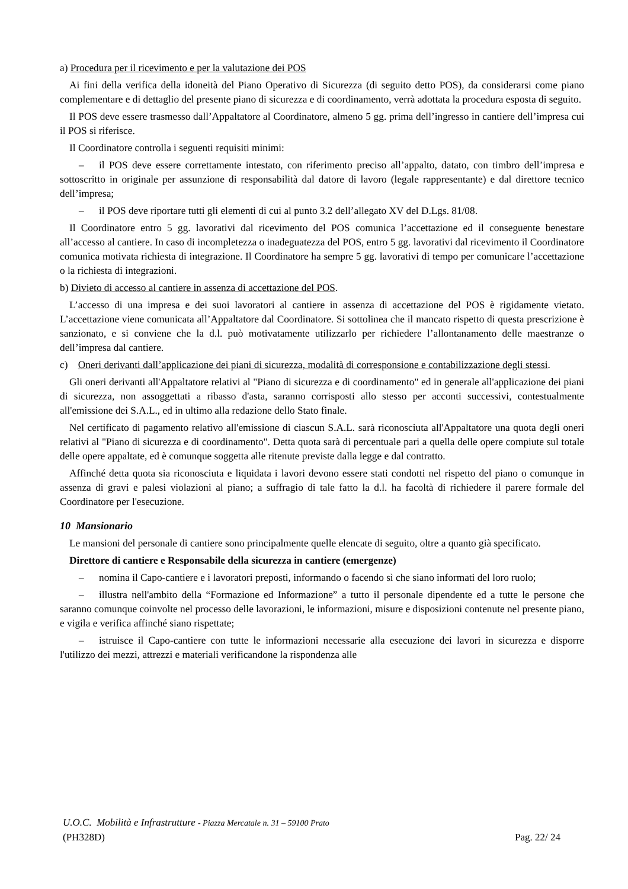a) Procedura per il ricevimento e per la valutazione dei POS
Ai fini della verifica della idoneità del Piano Operativo di Sicurezza (di seguito detto POS), da considerarsi come piano complementare e di dettaglio del presente piano di sicurezza e di coordinamento, verrà adottata la procedura esposta di seguito.
Il POS deve essere trasmesso dall’Appaltatore al Coordinatore, almeno 5 gg. prima dell’ingresso in cantiere dell’impresa cui il POS si riferisce.
Il Coordinatore controlla i seguenti requisiti minimi:
– il POS deve essere correttamente intestato, con riferimento preciso all’appalto, datato, con timbro dell’impresa e sottoscritto in originale per assunzione di responsabilità dal datore di lavoro (legale rappresentante) e dal direttore tecnico dell’impresa;
– il POS deve riportare tutti gli elementi di cui al punto 3.2 dell’allegato XV del D.Lgs. 81/08.
Il Coordinatore entro 5 gg. lavorativi dal ricevimento del POS comunica l’accettazione ed il conseguente benestare all’accesso al cantiere. In caso di incompletezza o inadeguatezza del POS, entro 5 gg. lavorativi dal ricevimento il Coordinatore comunica motivata richiesta di integrazione. Il Coordinatore ha sempre 5 gg. lavorativi di tempo per comunicare l’accettazione o la richiesta di integrazioni.
b) Divieto di accesso al cantiere in assenza di accettazione del POS.
L’accesso di una impresa e dei suoi lavoratori al cantiere in assenza di accettazione del POS è rigidamente vietato. L’accettazione viene comunicata all’Appaltatore dal Coordinatore. Si sottolinea che il mancato rispetto di questa prescrizione è sanzionato, e si conviene che la d.l. può motivatamente utilizzarlo per richiedere l’allontanamento delle maestranze o dell’impresa dal cantiere.
c) Oneri derivanti dall’applicazione dei piani di sicurezza, modalità di corresponsione e contabilizzazione degli stessi.
Gli oneri derivanti all'Appaltatore relativi al "Piano di sicurezza e di coordinamento" ed in generale all'applicazione dei piani di sicurezza, non assoggettati a ribasso d'asta, saranno corrisposti allo stesso per acconti successivi, contestualmente all'emissione dei S.A.L., ed in ultimo alla redazione dello Stato finale.
Nel certificato di pagamento relativo all'emissione di ciascun S.A.L. sarà riconosciuta all'Appaltatore una quota degli oneri relativi al "Piano di sicurezza e di coordinamento". Detta quota sarà di percentuale pari a quella delle opere compiute sul totale delle opere appaltate, ed è comunque soggetta alle ritenute previste dalla legge e dal contratto.
Affinché detta quota sia riconosciuta e liquidata i lavori devono essere stati condotti nel rispetto del piano o comunque in assenza di gravi e palesi violazioni al piano; a suffragio di tale fatto la d.l. ha facoltà di richiedere il parere formale del Coordinatore per l'esecuzione.
10 Mansionario
Le mansioni del personale di cantiere sono principalmente quelle elencate di seguito, oltre a quanto già specificato.
Direttore di cantiere e Responsabile della sicurezza in cantiere (emergenze)
– nomina il Capo-cantiere e i lavoratori preposti, informando o facendo sì che siano informati del loro ruolo;
– illustra nell'ambito della “Formazione ed Informazione” a tutto il personale dipendente ed a tutte le persone che saranno comunque coinvolte nel processo delle lavorazioni, le informazioni, misure e disposizioni contenute nel presente piano, e vigila e verifica affinché siano rispettate;
– istruisce il Capo-cantiere con tutte le informazioni necessarie alla esecuzione dei lavori in sicurezza e disporre l'utilizzo dei mezzi, attrezzi e materiali verificandone la rispondenza alle
U.O.C. Mobilità e Infrastrutture - Piazza Mercatale n. 31 – 59100 Prato
(PH328D) Pag. 22/ 24